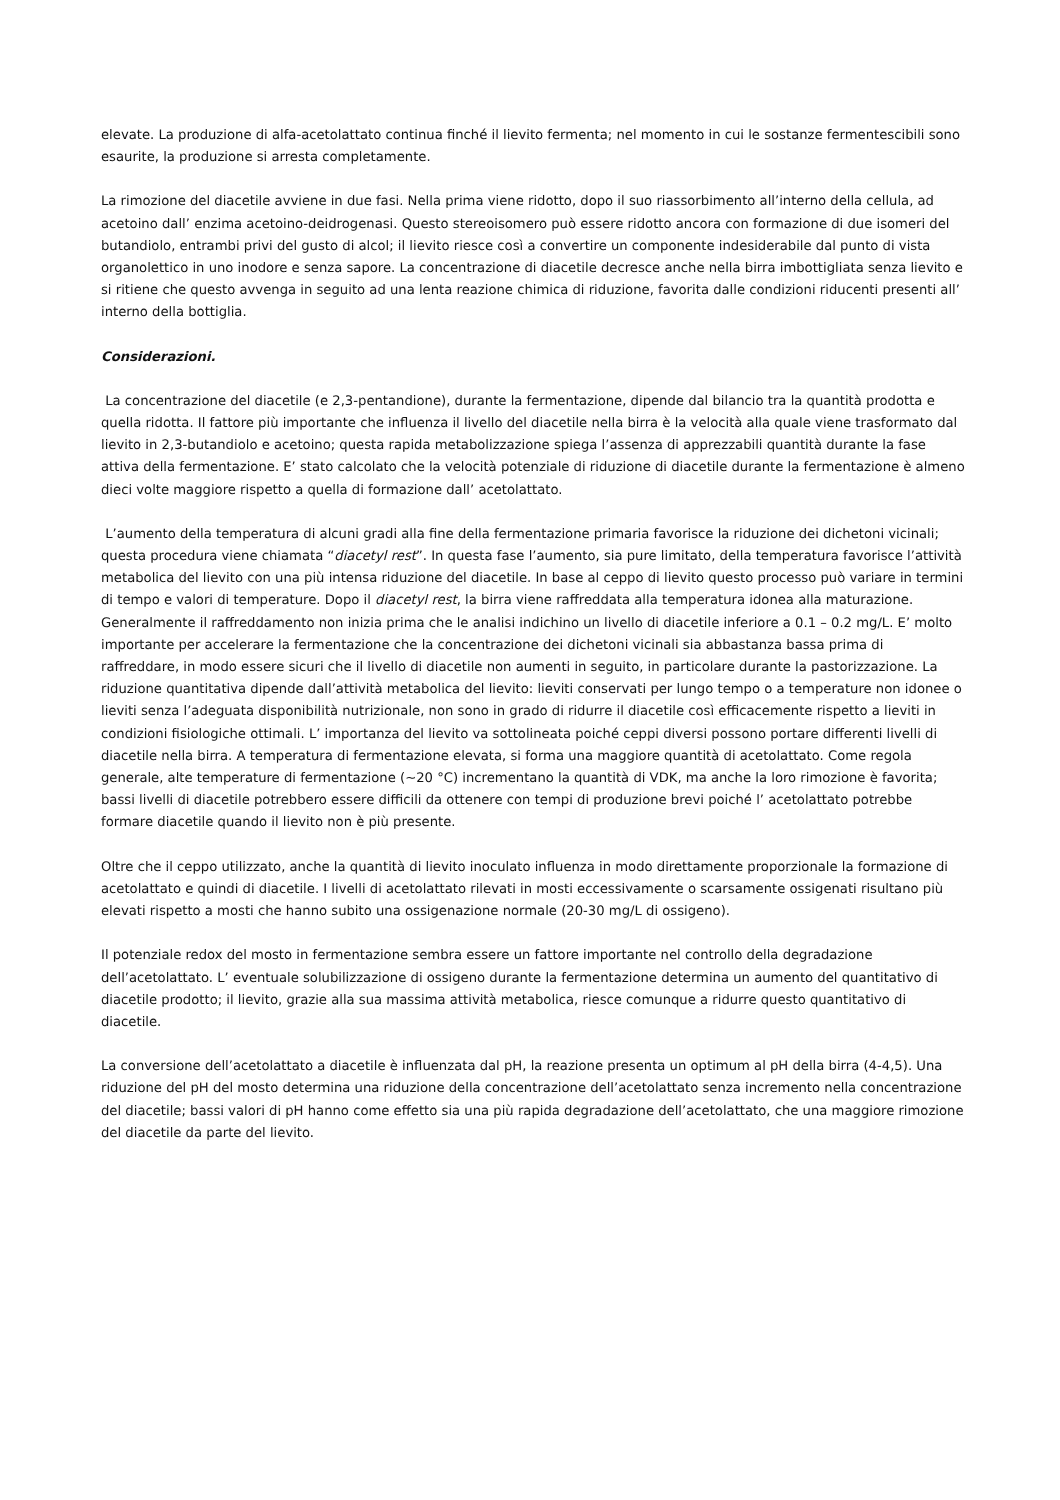elevate. La produzione di alfa-acetolattato continua finché il lievito fermenta; nel momento in cui le sostanze fermentescibili sono esaurite, la produzione si arresta completamente.
La rimozione del diacetile avviene in due fasi. Nella prima viene ridotto, dopo il suo riassorbimento all’interno della cellula, ad acetoino dall’ enzima acetoino-deidrogenasi. Questo stereoisomero può essere ridotto ancora con formazione di due isomeri del butandiolo, entrambi privi del gusto di alcol; il lievito riesce così a convertire un componente indesiderabile dal punto di vista organolettico in uno inodore e senza sapore. La concentrazione di diacetile decresce anche nella birra imbottigliata senza lievito e si ritiene che questo avvenga in seguito ad una lenta reazione chimica di riduzione, favorita dalle condizioni riducenti presenti all’ interno della bottiglia.
Considerazioni.
La concentrazione del diacetile (e 2,3-pentandione), durante la fermentazione, dipende dal bilancio tra la quantità prodotta e quella ridotta. Il fattore più importante che influenza il livello del diacetile nella birra è la velocità alla quale viene trasformato dal lievito in 2,3-butandiolo e acetoino; questa rapida metabolizzazione spiega l’assenza di apprezzabili quantità durante la fase attiva della fermentazione. E’ stato calcolato che la velocità potenziale di riduzione di diacetile durante la fermentazione è almeno dieci volte maggiore rispetto a quella di formazione dall’ acetolattato.
L’aumento della temperatura di alcuni gradi alla fine della fermentazione primaria favorisce la riduzione dei dichetoni vicinali; questa procedura viene chiamata “diacetyl rest”. In questa fase l’aumento, sia pure limitato, della temperatura favorisce l’attività metabolica del lievito con una più intensa riduzione del diacetile. In base al ceppo di lievito questo processo può variare in termini di tempo e valori di temperature. Dopo il diacetyl rest, la birra viene raffreddata alla temperatura idonea alla maturazione. Generalmente il raffreddamento non inizia prima che le analisi indichino un livello di diacetile inferiore a 0.1 – 0.2 mg/L. E’ molto importante per accelerare la fermentazione che la concentrazione dei dichetoni vicinali sia abbastanza bassa prima di raffreddare, in modo essere sicuri che il livello di diacetile non aumenti in seguito, in particolare durante la pastorizzazione. La riduzione quantitativa dipende dall’attività metabolica del lievito: lieviti conservati per lungo tempo o a temperature non idonee o lieviti senza l’adeguata disponibilità nutrizionale, non sono in grado di ridurre il diacetile così efficacemente rispetto a lieviti in condizioni fisiologiche ottimali. L’ importanza del lievito va sottolineata poiché ceppi diversi possono portare differenti livelli di diacetile nella birra. A temperatura di fermentazione elevata, si forma una maggiore quantità di acetolattato. Come regola generale, alte temperature di fermentazione (~20 °C) incrementano la quantità di VDK, ma anche la loro rimozione è favorita; bassi livelli di diacetile potrebbero essere difficili da ottenere con tempi di produzione brevi poiché l’ acetolattato potrebbe formare diacetile quando il lievito non è più presente.
Oltre che il ceppo utilizzato, anche la quantità di lievito inoculato influenza in modo direttamente proporzionale la formazione di acetolattato e quindi di diacetile. I livelli di acetolattato rilevati in mosti eccessivamente o scarsamente ossigenati risultano più elevati rispetto a mosti che hanno subito una ossigenazione normale (20-30 mg/L di ossigeno).
Il potenziale redox del mosto in fermentazione sembra essere un fattore importante nel controllo della degradazione dell’acetolattato. L’ eventuale solubilizzazione di ossigeno durante la fermentazione determina un aumento del quantitativo di diacetile prodotto; il lievito, grazie alla sua massima attività metabolica, riesce comunque a ridurre questo quantitativo di diacetile.
La conversione dell’acetolattato a diacetile è influenzata dal pH, la reazione presenta un optimum al pH della birra (4-4,5). Una riduzione del pH del mosto determina una riduzione della concentrazione dell’acetolattato senza incremento nella concentrazione del diacetile; bassi valori di pH hanno come effetto sia una più rapida degradazione dell’acetolattato, che una maggiore rimozione del diacetile da parte del lievito.